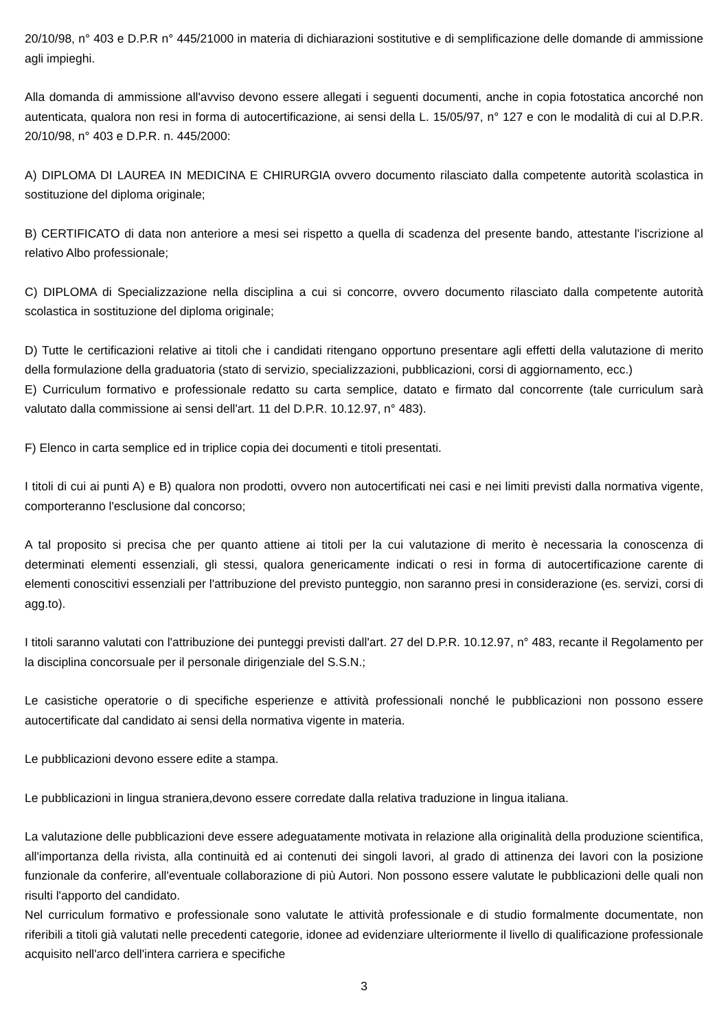20/10/98, n° 403 e D.P.R n° 445/21000 in materia di dichiarazioni sostitutive e di semplificazione delle domande di ammissione agli impieghi.
Alla domanda di ammissione all'avviso devono essere allegati i seguenti documenti, anche in copia fotostatica ancorché non autenticata, qualora non resi in forma di autocertificazione, ai sensi della L. 15/05/97, n° 127 e con le modalità di cui al D.P.R. 20/10/98, n° 403 e D.P.R. n. 445/2000:
A) DIPLOMA DI LAUREA IN MEDICINA E CHIRURGIA ovvero documento rilasciato dalla competente autorità scolastica in sostituzione del diploma originale;
B) CERTIFICATO di data non anteriore a mesi sei rispetto a quella di scadenza del presente bando, attestante l'iscrizione al relativo Albo professionale;
C) DIPLOMA di Specializzazione nella disciplina a cui si concorre, ovvero documento rilasciato dalla competente autorità scolastica in sostituzione del diploma originale;
D) Tutte le certificazioni relative ai titoli che i candidati ritengano opportuno presentare agli effetti della valutazione di merito della formulazione della graduatoria (stato di servizio, specializzazioni, pubblicazioni, corsi di aggiornamento, ecc.)
E) Curriculum formativo e professionale redatto su carta semplice, datato e firmato dal concorrente (tale curriculum sarà valutato dalla commissione ai sensi dell'art. 11 del D.P.R. 10.12.97, n° 483).
F) Elenco in carta semplice ed in triplice copia dei documenti e titoli presentati.
I titoli di cui ai punti A) e B) qualora non prodotti, ovvero non autocertificati nei casi e nei limiti previsti dalla normativa vigente, comporteranno l'esclusione dal concorso;
A tal proposito si precisa che per quanto attiene ai titoli per la cui valutazione di merito è necessaria la conoscenza di determinati elementi essenziali, gli stessi, qualora genericamente indicati o resi in forma di autocertificazione carente di elementi conoscitivi essenziali per l'attribuzione del previsto punteggio, non saranno presi in considerazione (es. servizi, corsi di agg.to).
I titoli saranno valutati con l'attribuzione dei punteggi previsti dall'art. 27 del D.P.R. 10.12.97, n° 483, recante il Regolamento per la disciplina concorsuale per il personale dirigenziale del S.S.N.;
Le casistiche operatorie o di specifiche esperienze e attività professionali nonché le pubblicazioni non possono essere autocertificate dal candidato ai sensi della normativa vigente in materia.
Le pubblicazioni devono essere edite a stampa.
Le pubblicazioni in lingua straniera,devono essere corredate dalla relativa traduzione in lingua italiana.
La valutazione delle pubblicazioni deve essere adeguatamente motivata in relazione alla originalità della produzione scientifica, all'importanza della rivista, alla continuità ed ai contenuti dei singoli lavori, al grado di attinenza dei lavori con la posizione funzionale da conferire, all'eventuale collaborazione di più Autori. Non possono essere valutate le pubblicazioni delle quali non risulti l'apporto del candidato.
Nel curriculum formativo e professionale sono valutate le attività professionale e di studio formalmente documentate, non riferibili a titoli già valutati nelle precedenti categorie, idonee ad evidenziare ulteriormente il livello di qualificazione professionale acquisito nell'arco dell'intera carriera e specifiche
3